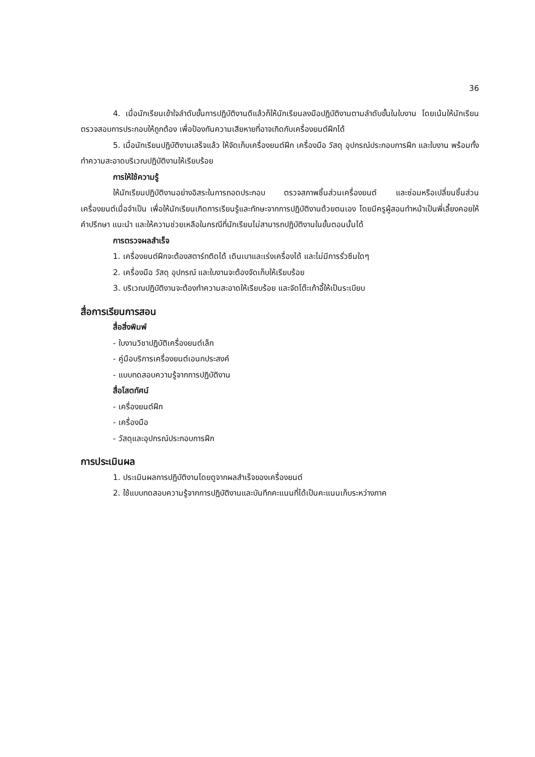36
4. เมื่อนักเรียนเข้าใจลำดับขั้นการปฏิบัติงานดีแล้วก็ให้นักเรียนลงมือปฏิบัติงานตามลำดับขั้นในใบงาน โดยเน้นให้นักเรียนตรวจสอบการประกอบให้ถูกต้อง เพื่อป้องกันความเสียหายที่อาจเกิดกับเครื่องยนต์ฝึกได้
5. เมื่อนักเรียนปฏิบัติงานเสร็จแล้ว ให้จัดเก็บเครื่องยนต์ฝึก เครื่องมือ วัสดุ อุปกรณ์ประกอบการฝึก และใบงาน พร้อมทั้งทำความสะอาดบริเวณปฏิบัติงานให้เรียบร้อย
การให้ใช้ความรู้
ให้นักเรียนปฏิบัติงานอย่างอิสระในการถอดประกอบ ตรวจสภาพชิ้นส่วนเครื่องยนต์ และซ่อมหรือเปลี่ยนชิ้นส่วนเครื่องยนต์เมื่อจำเป็น เพื่อให้นักเรียนเกิดการเรียนรู้และทักษะจากการปฏิบัติงานด้วยตนเอง โดยมีครูผู้สอนทำหน้าเป็นพี่เลี้ยงคอยให้คำปรึกษา แนะนำ และให้ความช่วยเหลือในกรณีที่นักเรียนไม่สามารถปฏิบัติงานในขั้นตอนนั้นได้
การตรวจผลสำเร็จ
1. เครื่องยนต์ฝึกจะต้องสตาร์ทติดได้ เดินเบาและเร่งเครื่องได้ และไม่มีการรั่วซึมใดๆ
2. เครื่องมือ วัสดุ อุปกรณ์ และใบงานจะต้องจัดเก็บให้เรียบร้อย
3. บริเวณปฏิบัติงานจะต้องทำความสะอาดให้เรียบร้อย และจัดโต๊ะเก้าอี้ให้เป็นระเบียบ
สื่อการเรียนการสอน
สื่อสิ่งพิมพ์
- ใบงานวิชาปฏิบัติเครื่องยนต์เล็ก
- คู่มือบริการเครื่องยนต์เอนกประสงค์
- แบบทดสอบความรู้จากการปฏิบัติงาน
สื่อโสตทัศน์
- เครื่องยนต์ฝึก
- เครื่องมือ
- วัสดุและอุปกรณ์ประกอบการฝึก
การประเมินผล
1. ประเมินผลการปฏิบัติงานโดยดูจากผลสำเร็จของเครื่องยนต์
2. ใช้แบบทดสอบความรู้จากการปฏิบัติงานและบันทึกคะแนนที่ได้เป็นคะแนนเก็บระหว่างภาค